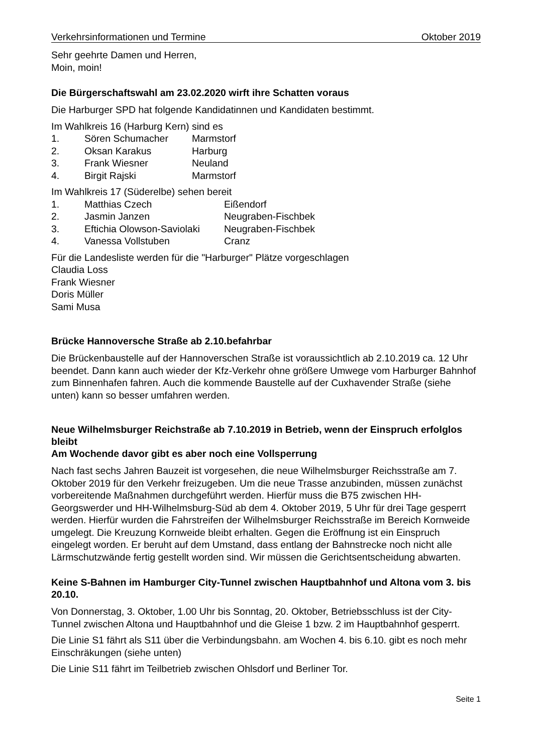Verkehrsinformationen und Termine Oktober 2019
Sehr geehrte Damen und Herren,
Moin, moin!
Die Bürgerschaftswahl am 23.02.2020 wirft ihre Schatten voraus
Die Harburger SPD hat folgende Kandidatinnen und Kandidaten bestimmt.
Im Wahlkreis 16 (Harburg Kern) sind es
| 1. | Sören Schumacher | Marmstorf |
| 2. | Oksan Karakus | Harburg |
| 3. | Frank Wiesner | Neuland |
| 4. | Birgit Rajski | Marmstorf |
Im Wahlkreis 17 (Süderelbe) sehen bereit
| 1. | Matthias Czech | Eißendorf |
| 2. | Jasmin Janzen | Neugraben-Fischbek |
| 3. | Eftichia Olowson-Saviolaki | Neugraben-Fischbek |
| 4. | Vanessa Vollstuben | Cranz |
Für die Landesliste werden für die "Harburger" Plätze vorgeschlagen
Claudia Loss
Frank Wiesner
Doris Müller
Sami Musa
Brücke Hannoversche Straße ab 2.10.befahrbar
Die Brückenbaustelle auf der Hannoverschen Straße ist voraussichtlich ab 2.10.2019 ca. 12 Uhr beendet. Dann kann auch wieder der Kfz-Verkehr ohne größere Umwege vom Harburger Bahnhof zum Binnenhafen fahren. Auch die kommende Baustelle auf der Cuxhavender Straße (siehe unten) kann so besser umfahren werden.
Neue Wilhelmsburger Reichstraße ab 7.10.2019 in Betrieb, wenn der Einspruch erfolglos bleibt
Am Wochende davor gibt es aber noch eine Vollsperrung
Nach fast sechs Jahren Bauzeit ist vorgesehen, die neue Wilhelmsburger Reichsstraße am 7. Oktober 2019 für den Verkehr freizugeben. Um die neue Trasse anzubinden, müssen zunächst vorbereitende Maßnahmen durchgeführt werden. Hierfür muss die B75 zwischen HH-Georgswerder und HH-Wilhelmsburg-Süd ab dem 4. Oktober 2019, 5 Uhr für drei Tage gesperrt werden. Hierfür wurden die Fahrstreifen der Wilhelmsburger Reichsstraße im Bereich Kornweide umgelegt. Die Kreuzung Kornweide bleibt erhalten. Gegen die Eröffnung ist ein Einspruch eingelegt worden. Er beruht auf dem Umstand, dass entlang der Bahnstrecke noch nicht alle Lärmschutzwände fertig gestellt worden sind. Wir müssen die Gerichtsentscheidung abwarten.
Keine S-Bahnen im Hamburger City-Tunnel zwischen Hauptbahnhof und Altona vom 3. bis 20.10.
Von Donnerstag, 3. Oktober, 1.00 Uhr bis Sonntag, 20. Oktober, Betriebsschluss ist der City-Tunnel zwischen Altona und Hauptbahnhof und die Gleise 1 bzw. 2 im Hauptbahnhof gesperrt.
Die Linie S1 fährt als S11 über die Verbindungsbahn. am Wochen 4. bis 6.10. gibt es noch mehr Einschräkungen (siehe unten)
Die Linie S11 fährt im Teilbetrieb zwischen Ohlsdorf und Berliner Tor.
Seite 1